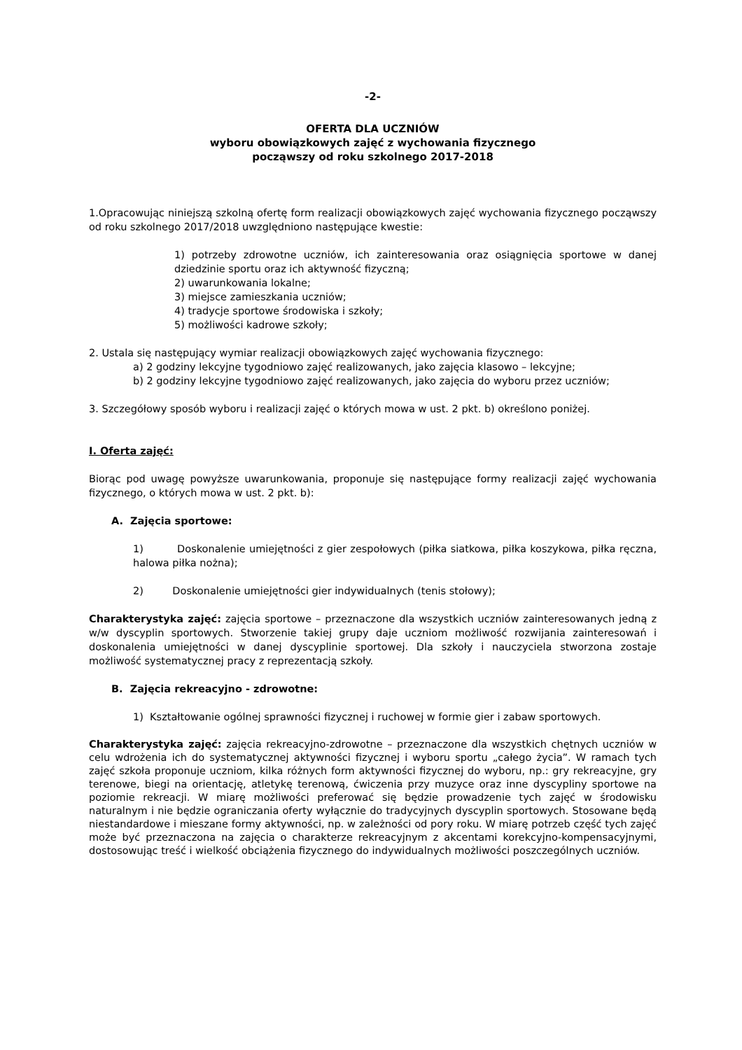-2-
OFERTA DLA UCZNIÓW
wyboru obowiązkowych zajęć z wychowania fizycznego
począwszy od roku szkolnego 2017-2018
1.Opracowując niniejszą szkolną ofertę form realizacji obowiązkowych zajęć wychowania fizycznego począwszy od roku szkolnego 2017/2018 uwzględniono następujące kwestie:
1) potrzeby zdrowotne uczniów, ich zainteresowania oraz osiągnięcia sportowe w danej dziedzinie sportu oraz ich aktywność fizyczną;
2) uwarunkowania lokalne;
3) miejsce zamieszkania uczniów;
4) tradycje sportowe środowiska i szkoły;
5) możliwości kadrowe szkoły;
2. Ustala się następujący wymiar realizacji obowiązkowych zajęć wychowania fizycznego:
a) 2 godziny lekcyjne tygodniowo zajęć realizowanych, jako zajęcia klasowo – lekcyjne;
b) 2 godziny lekcyjne tygodniowo zajęć realizowanych, jako zajęcia do wyboru przez uczniów;
3. Szczegółowy sposób wyboru i realizacji zajęć o których mowa w ust. 2 pkt. b) określono poniżej.
I. Oferta zajęć:
Biorąc pod uwagę powyższe uwarunkowania, proponuje się następujące formy realizacji zajęć wychowania fizycznego, o których mowa w ust. 2 pkt. b):
A. Zajęcia sportowe:
1) Doskonalenie umiejętności z gier zespołowych (piłka siatkowa, piłka koszykowa, piłka ręczna, halowa piłka nożna);
2) Doskonalenie umiejętności gier indywidualnych (tenis stołowy);
Charakterystyka zajęć: zajęcia sportowe – przeznaczone dla wszystkich uczniów zainteresowanych jedną z w/w dyscyplin sportowych. Stworzenie takiej grupy daje uczniom możliwość rozwijania zainteresowań i doskonalenia umiejętności w danej dyscyplinie sportowej. Dla szkoły i nauczyciela stworzona zostaje możliwość systematycznej pracy z reprezentacją szkoły.
B. Zajęcia rekreacyjno - zdrowotne:
1) Kształtowanie ogólnej sprawności fizycznej i ruchowej w formie gier i zabaw sportowych.
Charakterystyka zajęć: zajęcia rekreacyjno-zdrowotne – przeznaczone dla wszystkich chętnych uczniów w celu wdrożenia ich do systematycznej aktywności fizycznej i wyboru sportu „całego życia”. W ramach tych zajęć szkoła proponuje uczniom, kilka różnych form aktywności fizycznej do wyboru, np.: gry rekreacyjne, gry terenowe, biegi na orientację, atletykę terenową, ćwiczenia przy muzyce oraz inne dyscypliny sportowe na poziomie rekreacji. W miarę możliwości preferować się będzie prowadzenie tych zajęć w środowisku naturalnym i nie będzie ograniczania oferty wyłącznie do tradycyjnych dyscyplin sportowych. Stosowane będą niestandardowe i mieszane formy aktywności, np. w zależności od pory roku. W miarę potrzeb część tych zajęć może być przeznaczona na zajęcia o charakterze rekreacyjnym z akcentami korekcyjno-kompensacyjnymi, dostosowując treść i wielkość obciążenia fizycznego do indywidualnych możliwości poszczególnych uczniów.